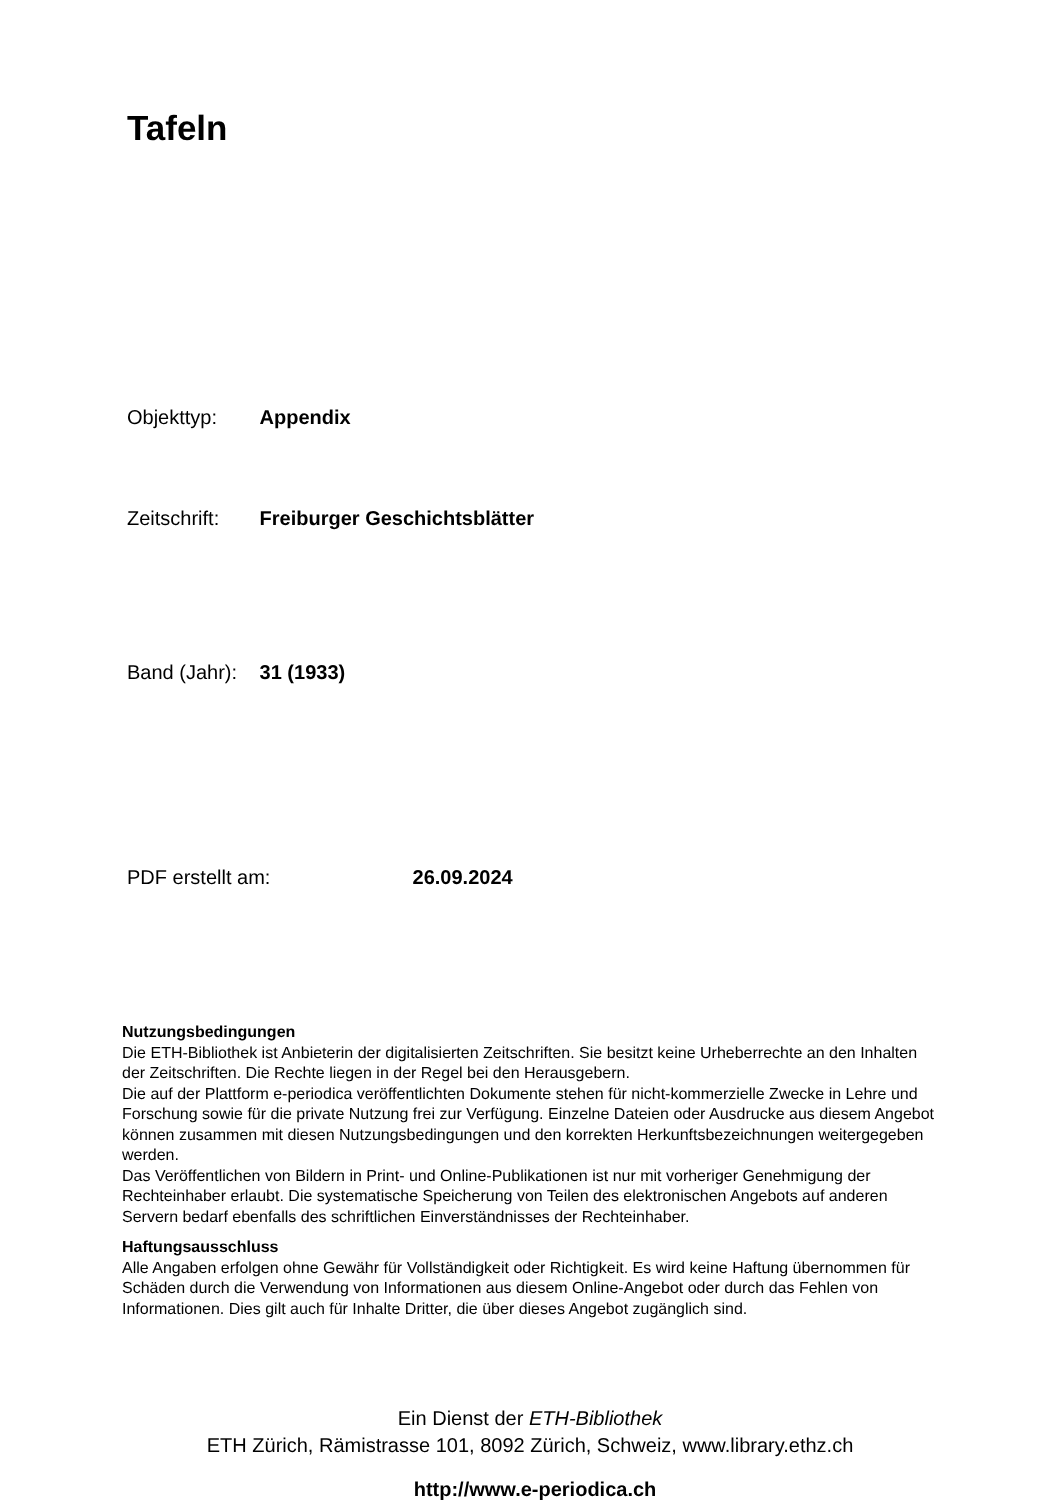Tafeln
Objekttyp: Appendix
Zeitschrift: Freiburger Geschichtsblätter
Band (Jahr): 31 (1933)
PDF erstellt am: 26.09.2024
Nutzungsbedingungen
Die ETH-Bibliothek ist Anbieterin der digitalisierten Zeitschriften. Sie besitzt keine Urheberrechte an den Inhalten der Zeitschriften. Die Rechte liegen in der Regel bei den Herausgebern.
Die auf der Plattform e-periodica veröffentlichten Dokumente stehen für nicht-kommerzielle Zwecke in Lehre und Forschung sowie für die private Nutzung frei zur Verfügung. Einzelne Dateien oder Ausdrucke aus diesem Angebot können zusammen mit diesen Nutzungsbedingungen und den korrekten Herkunftsbezeichnungen weitergegeben werden.
Das Veröffentlichen von Bildern in Print- und Online-Publikationen ist nur mit vorheriger Genehmigung der Rechteinhaber erlaubt. Die systematische Speicherung von Teilen des elektronischen Angebots auf anderen Servern bedarf ebenfalls des schriftlichen Einverständnisses der Rechteinhaber.
Haftungsausschluss
Alle Angaben erfolgen ohne Gewähr für Vollständigkeit oder Richtigkeit. Es wird keine Haftung übernommen für Schäden durch die Verwendung von Informationen aus diesem Online-Angebot oder durch das Fehlen von Informationen. Dies gilt auch für Inhalte Dritter, die über dieses Angebot zugänglich sind.
Ein Dienst der ETH-Bibliothek
ETH Zürich, Rämistrasse 101, 8092 Zürich, Schweiz, www.library.ethz.ch
http://www.e-periodica.ch